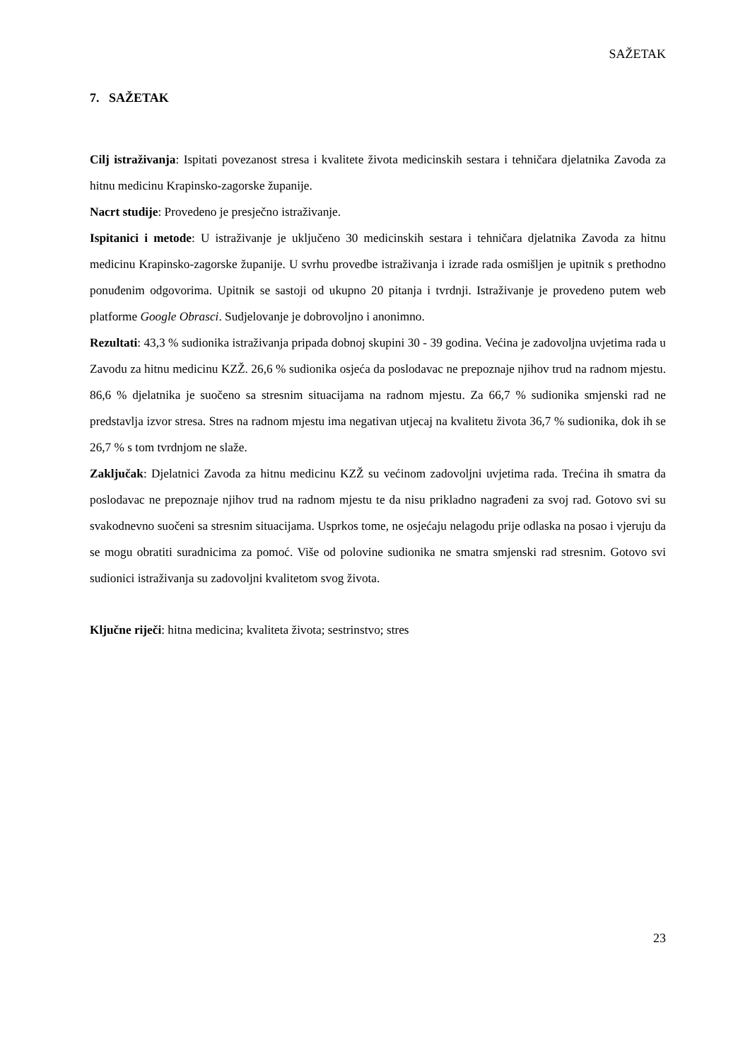SAŽETAK
7. SAŽETAK
Cilj istraživanja: Ispitati povezanost stresa i kvalitete života medicinskih sestara i tehničara djelatnika Zavoda za hitnu medicinu Krapinsko-zagorske županije.
Nacrt studije: Provedeno je presječno istraživanje.
Ispitanici i metode: U istraživanje je uključeno 30 medicinskih sestara i tehničara djelatnika Zavoda za hitnu medicinu Krapinsko-zagorske županije. U svrhu provedbe istraživanja i izrade rada osmišljen je upitnik s prethodno ponuđenim odgovorima. Upitnik se sastoji od ukupno 20 pitanja i tvrdnji. Istraživanje je provedeno putem web platforme Google Obrasci. Sudjelovanje je dobrovoljno i anonimno.
Rezultati: 43,3 % sudionika istraživanja pripada dobnoj skupini 30 - 39 godina. Većina je zadovoljna uvjetima rada u Zavodu za hitnu medicinu KZŽ. 26,6 % sudionika osjeća da poslodavac ne prepoznaje njihov trud na radnom mjestu. 86,6 % djelatnika je suočeno sa stresnim situacijama na radnom mjestu. Za 66,7 % sudionika smjenski rad ne predstavlja izvor stresa. Stres na radnom mjestu ima negativan utjecaj na kvalitetu života 36,7 % sudionika, dok ih se 26,7 % s tom tvrdnjom ne slaže.
Zaključak: Djelatnici Zavoda za hitnu medicinu KZŽ su većinom zadovoljni uvjetima rada. Trećina ih smatra da poslodavac ne prepoznaje njihov trud na radnom mjestu te da nisu prikladno nagrađeni za svoj rad. Gotovo svi su svakodnevno suočeni sa stresnim situacijama. Usprkos tome, ne osjećaju nelagodu prije odlaska na posao i vjeruju da se mogu obratiti suradnicima za pomoć. Više od polovine sudionika ne smatra smjenski rad stresnim. Gotovo svi sudionici istraživanja su zadovoljni kvalitetom svog života.
Ključne riječi: hitna medicina; kvaliteta života; sestrinstvo; stres
23